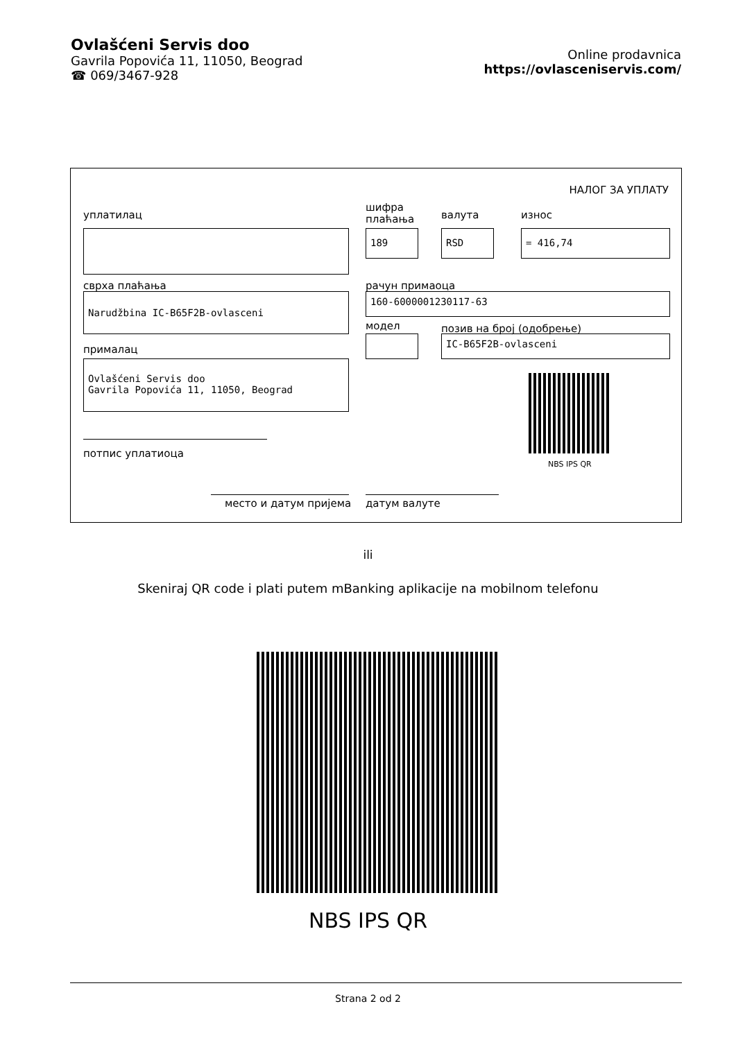Ovlašćeni Servis doo
Gavrila Popovića 11, 11050, Beograd
☎ 069/3467-928
Online prodavnica
https://ovlasceniservis.com/
НАЛОГ ЗА УПЛАТУ
уплатилац
шифра
плаћања
валута износ
189 RSD = 416,74
сврха плаћања рачун примаоца
Narudžbina IC-B65F2B-ovlasceni 160-6000001230117-63
модел позив на број (одобрење)
IC-B65F2B-ovlasceni
прималац
Ovlašćeni Servis doo
Gavrila Popovića 11, 11050, Beograd
NBS IPS QR
потпис уплатиоца
место и датум пријема датум валуте
ili
Skeniraj QR code i plati putem mBanking aplikacije na mobilnom telefonu
NBS IPS QR
Strana 2 od 2